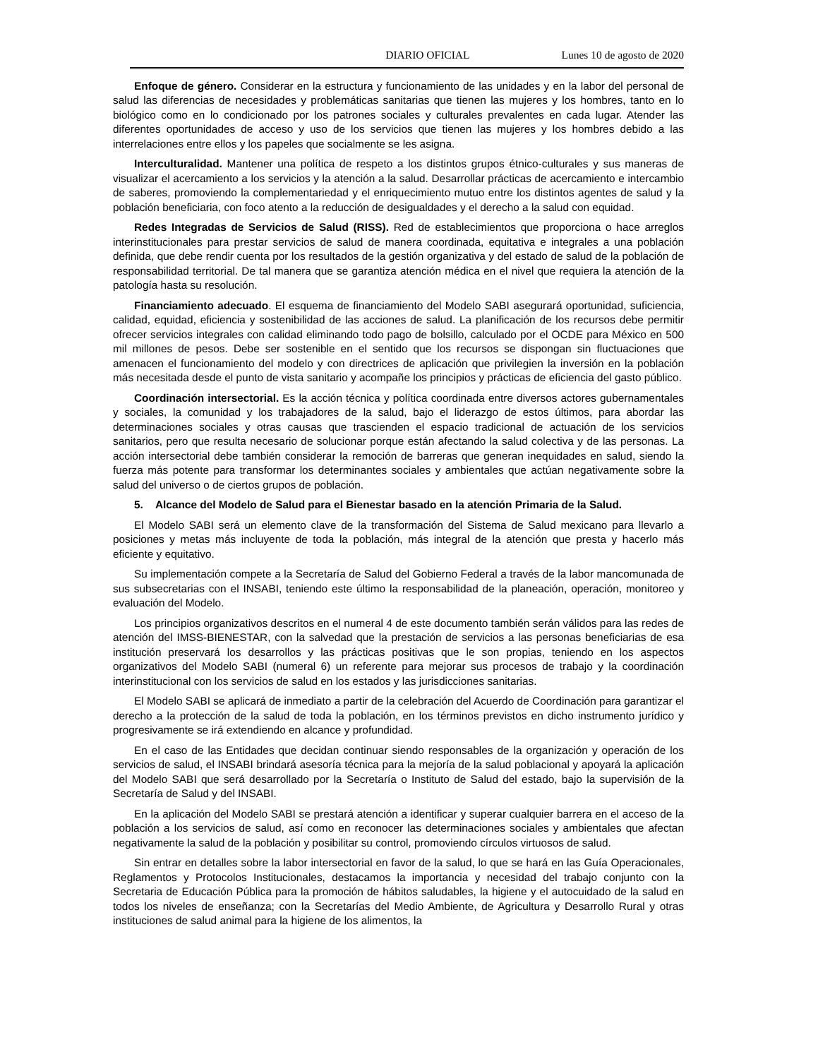DIARIO OFICIAL Lunes 10 de agosto de 2020
Enfoque de género. Considerar en la estructura y funcionamiento de las unidades y en la labor del personal de salud las diferencias de necesidades y problemáticas sanitarias que tienen las mujeres y los hombres, tanto en lo biológico como en lo condicionado por los patrones sociales y culturales prevalentes en cada lugar. Atender las diferentes oportunidades de acceso y uso de los servicios que tienen las mujeres y los hombres debido a las interrelaciones entre ellos y los papeles que socialmente se les asigna.
Interculturalidad. Mantener una política de respeto a los distintos grupos étnico-culturales y sus maneras de visualizar el acercamiento a los servicios y la atención a la salud. Desarrollar prácticas de acercamiento e intercambio de saberes, promoviendo la complementariedad y el enriquecimiento mutuo entre los distintos agentes de salud y la población beneficiaria, con foco atento a la reducción de desigualdades y el derecho a la salud con equidad.
Redes Integradas de Servicios de Salud (RISS). Red de establecimientos que proporciona o hace arreglos interinstitucionales para prestar servicios de salud de manera coordinada, equitativa e integrales a una población definida, que debe rendir cuenta por los resultados de la gestión organizativa y del estado de salud de la población de responsabilidad territorial. De tal manera que se garantiza atención médica en el nivel que requiera la atención de la patología hasta su resolución.
Financiamiento adecuado. El esquema de financiamiento del Modelo SABI asegurará oportunidad, suficiencia, calidad, equidad, eficiencia y sostenibilidad de las acciones de salud. La planificación de los recursos debe permitir ofrecer servicios integrales con calidad eliminando todo pago de bolsillo, calculado por el OCDE para México en 500 mil millones de pesos. Debe ser sostenible en el sentido que los recursos se dispongan sin fluctuaciones que amenacen el funcionamiento del modelo y con directrices de aplicación que privilegien la inversión en la población más necesitada desde el punto de vista sanitario y acompañe los principios y prácticas de eficiencia del gasto público.
Coordinación intersectorial. Es la acción técnica y política coordinada entre diversos actores gubernamentales y sociales, la comunidad y los trabajadores de la salud, bajo el liderazgo de estos últimos, para abordar las determinaciones sociales y otras causas que trascienden el espacio tradicional de actuación de los servicios sanitarios, pero que resulta necesario de solucionar porque están afectando la salud colectiva y de las personas. La acción intersectorial debe también considerar la remoción de barreras que generan inequidades en salud, siendo la fuerza más potente para transformar los determinantes sociales y ambientales que actúan negativamente sobre la salud del universo o de ciertos grupos de población.
5. Alcance del Modelo de Salud para el Bienestar basado en la atención Primaria de la Salud.
El Modelo SABI será un elemento clave de la transformación del Sistema de Salud mexicano para llevarlo a posiciones y metas más incluyente de toda la población, más integral de la atención que presta y hacerlo más eficiente y equitativo.
Su implementación compete a la Secretaría de Salud del Gobierno Federal a través de la labor mancomunada de sus subsecretarias con el INSABI, teniendo este último la responsabilidad de la planeación, operación, monitoreo y evaluación del Modelo.
Los principios organizativos descritos en el numeral 4 de este documento también serán válidos para las redes de atención del IMSS-BIENESTAR, con la salvedad que la prestación de servicios a las personas beneficiarias de esa institución preservará los desarrollos y las prácticas positivas que le son propias, teniendo en los aspectos organizativos del Modelo SABI (numeral 6) un referente para mejorar sus procesos de trabajo y la coordinación interinstitucional con los servicios de salud en los estados y las jurisdicciones sanitarias.
El Modelo SABI se aplicará de inmediato a partir de la celebración del Acuerdo de Coordinación para garantizar el derecho a la protección de la salud de toda la población, en los términos previstos en dicho instrumento jurídico y progresivamente se irá extendiendo en alcance y profundidad.
En el caso de las Entidades que decidan continuar siendo responsables de la organización y operación de los servicios de salud, el INSABI brindará asesoría técnica para la mejoría de la salud poblacional y apoyará la aplicación del Modelo SABI que será desarrollado por la Secretaría o Instituto de Salud del estado, bajo la supervisión de la Secretaría de Salud y del INSABI.
En la aplicación del Modelo SABI se prestará atención a identificar y superar cualquier barrera en el acceso de la población a los servicios de salud, así como en reconocer las determinaciones sociales y ambientales que afectan negativamente la salud de la población y posibilitar su control, promoviendo círculos virtuosos de salud.
Sin entrar en detalles sobre la labor intersectorial en favor de la salud, lo que se hará en las Guía Operacionales, Reglamentos y Protocolos Institucionales, destacamos la importancia y necesidad del trabajo conjunto con la Secretaria de Educación Pública para la promoción de hábitos saludables, la higiene y el autocuidado de la salud en todos los niveles de enseñanza; con la Secretarías del Medio Ambiente, de Agricultura y Desarrollo Rural y otras instituciones de salud animal para la higiene de los alimentos, la